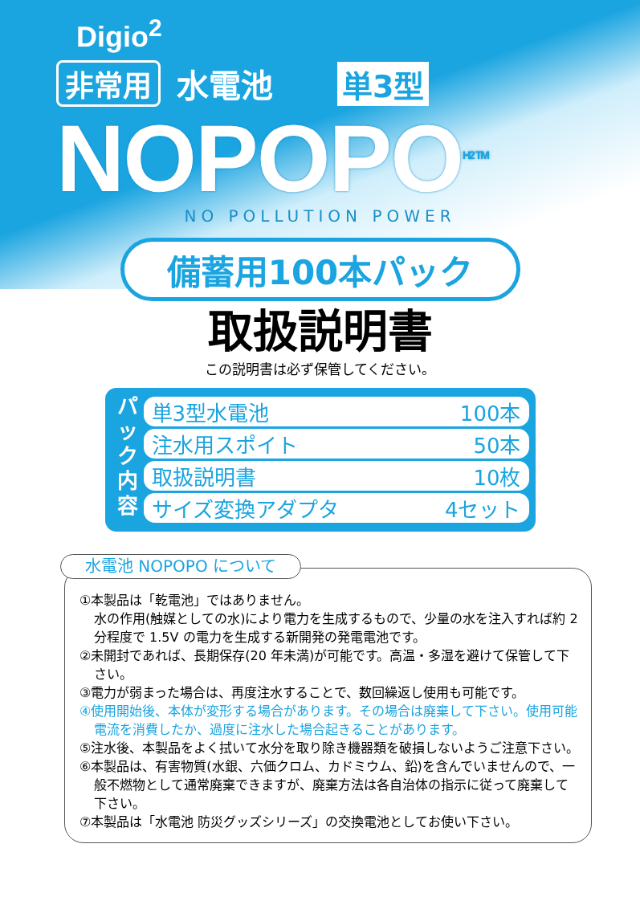Digio<sup>2</sup>
非常用 水電池 単3型
NOPOPO<sup>H2 TM</sup>
NO POLLUTION POWER
備蓄用100本パック
取扱説明書
この説明書は必ず保管してください。
パ ッ ク 内 容
単3型水電池 100本
注水用スポイト 50本
取扱説明書 10枚
サイズ変換アダプタ 4セット
水電池 NOPOPO について
①本製品は「乾電池」ではありません。
水の作用(触媒としての水)により電力を生成するもので、少量の水を注入すれば約 2 分程度で 1.5V の電力を生成する新開発の発電電池です。
②未開封であれば、長期保存(20 年未満)が可能です。高温・多湿を避けて保管して下さい。
③電力が弱まった場合は、再度注水することで、数回繰返し使用も可能です。
④使用開始後、本体が変形する場合があります。その場合は廃棄して下さい。使用可能電流を消費したか、過度に注水した場合起きることがあります。
⑤注水後、本製品をよく拭いて水分を取り除き機器類を破損しないようご注意下さい。
⑥本製品は、有害物質(水銀、六価クロム、カドミウム、鉛)を含んでいませんので、一般不燃物として通常廃棄できますが、廃棄方法は各自治体の指示に従って廃棄して下さい。
⑦本製品は「水電池 防災グッズシリーズ」の交換電池としてお使い下さい。